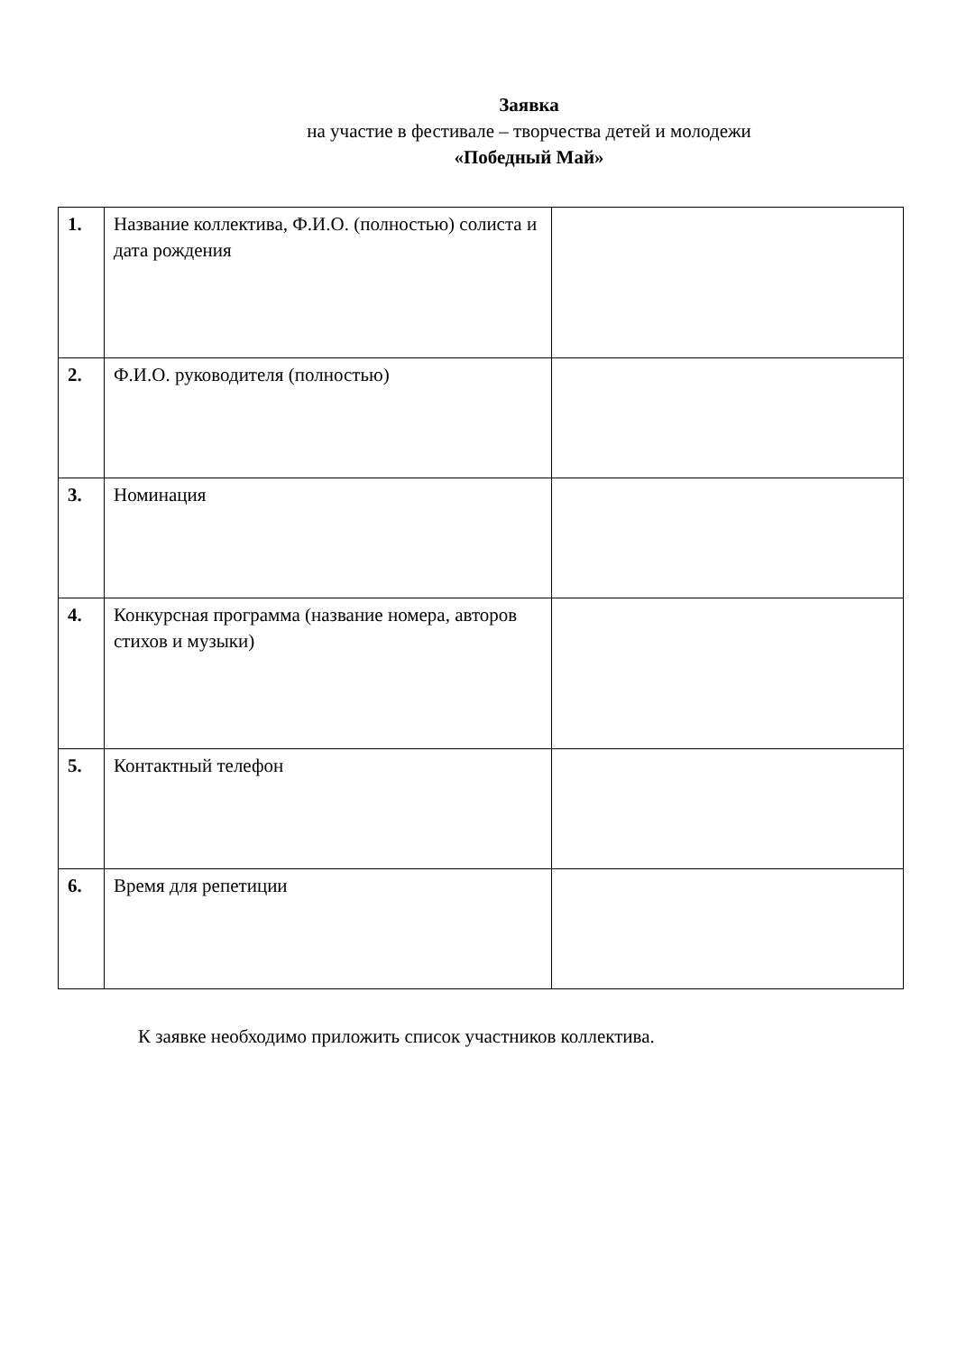Заявка
на участие в фестивале – творчества детей и молодежи
«Победный Май»
| 1. | Название коллектива, Ф.И.О. (полностью) солиста и дата рождения | |
| 2. | Ф.И.О. руководителя (полностью) | |
| 3. | Номинация | |
| 4. | Конкурсная программа (название номера, авторов стихов и музыки) | |
| 5. | Контактный телефон | |
| 6. | Время для репетиции | |
К заявке необходимо приложить список участников коллектива.